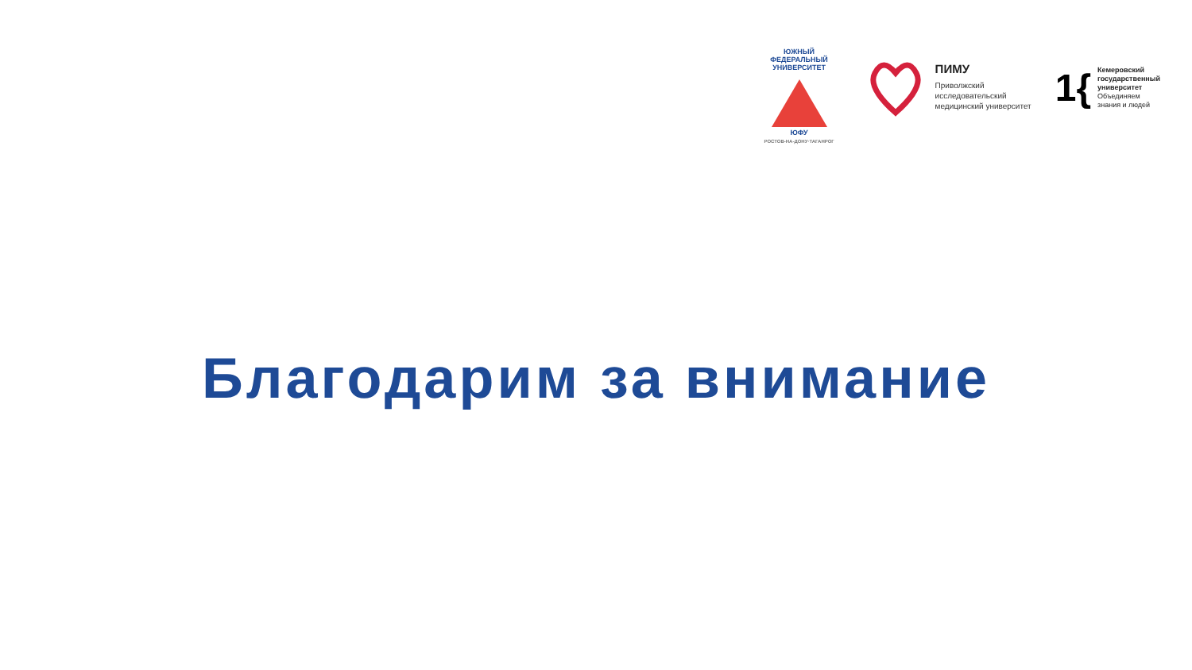ЮЖНЫЙ ФЕДЕРАЛЬНЫЙ УНИВЕРСИТЕТ
ЮФУ
РОСТОВ-НА-ДОНУ·ТАГАНРОГ
ПИМУ
Приволжский
исследовательский
медицинский университет
1{
Кемеровский
государственный
университет
Объединяем
знания и людей
Благодарим за внимание